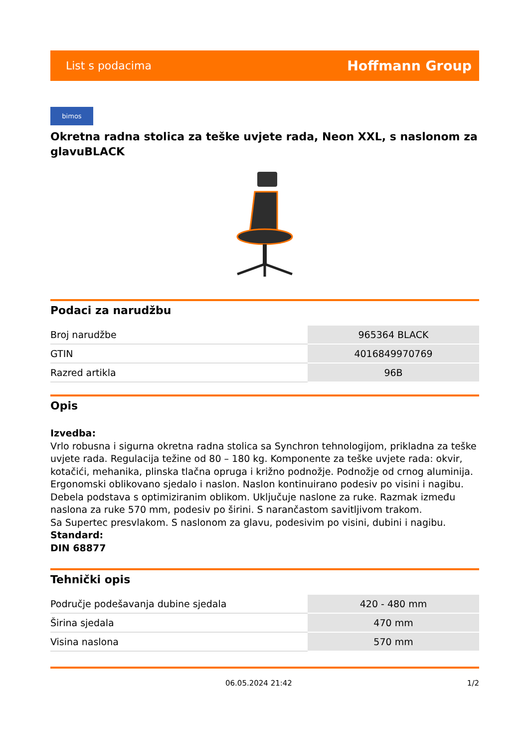List s podacima Hoffmann Group
bimos
Okretna radna stolica za teške uvjete rada, Neon XXL, s naslonom za glavuBLACK
Podaci za narudžbu
| Broj narudžbe | 965364 BLACK |
| GTIN | 4016849970769 |
| Razred artikla | 96B |
Opis
Izvedba:
Vrlo robusna i sigurna okretna radna stolica sa Synchron tehnologijom, prikladna za teške uvjete rada. Regulacija težine od 80 – 180 kg. Komponente za teške uvjete rada: okvir, kotačići, mehanika, plinska tlačna opruga i križno podnožje. Podnožje od crnog aluminija. Ergonomski oblikovano sjedalo i naslon. Naslon kontinuirano podesiv po visini i nagibu. Debela podstava s optimiziranim oblikom. Uključuje naslone za ruke. Razmak između naslona za ruke 570 mm, podesiv po širini. S narančastom savitljivom trakom.
Sa Supertec presvlakom. S naslonom za glavu, podesivim po visini, dubini i nagibu.
Standard:
DIN 68877
Tehnički opis
| Područje podešavanja dubine sjedala | 420 - 480 mm |
| Širina sjedala | 470 mm |
| Visina naslona | 570 mm |
06.05.2024 21:42 1/2